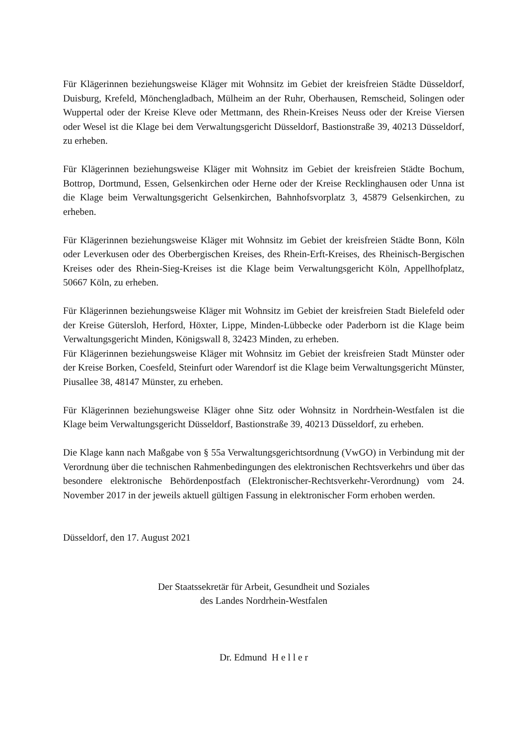Für Klägerinnen beziehungsweise Kläger mit Wohnsitz im Gebiet der kreisfreien Städte Düsseldorf, Duisburg, Krefeld, Mönchengladbach, Mülheim an der Ruhr, Oberhausen, Remscheid, Solingen oder Wuppertal oder der Kreise Kleve oder Mettmann, des Rhein-Kreises Neuss oder der Kreise Viersen oder Wesel ist die Klage bei dem Verwaltungsgericht Düsseldorf, Bastionstraße 39, 40213 Düsseldorf, zu erheben.
Für Klägerinnen beziehungsweise Kläger mit Wohnsitz im Gebiet der kreisfreien Städte Bochum, Bottrop, Dortmund, Essen, Gelsenkirchen oder Herne oder der Kreise Recklinghausen oder Unna ist die Klage beim Verwaltungsgericht Gelsenkirchen, Bahnhofsvorplatz 3, 45879 Gelsenkirchen, zu erheben.
Für Klägerinnen beziehungsweise Kläger mit Wohnsitz im Gebiet der kreisfreien Städte Bonn, Köln oder Leverkusen oder des Oberbergischen Kreises, des Rhein-Erft-Kreises, des Rheinisch-Bergischen Kreises oder des Rhein-Sieg-Kreises ist die Klage beim Verwaltungsgericht Köln, Appellhofplatz, 50667 Köln, zu erheben.
Für Klägerinnen beziehungsweise Kläger mit Wohnsitz im Gebiet der kreisfreien Stadt Bielefeld oder der Kreise Gütersloh, Herford, Höxter, Lippe, Minden-Lübbecke oder Paderborn ist die Klage beim Verwaltungsgericht Minden, Königswall 8, 32423 Minden, zu erheben.
Für Klägerinnen beziehungsweise Kläger mit Wohnsitz im Gebiet der kreisfreien Stadt Münster oder der Kreise Borken, Coesfeld, Steinfurt oder Warendorf ist die Klage beim Verwaltungsgericht Münster, Piusallee 38, 48147 Münster, zu erheben.
Für Klägerinnen beziehungsweise Kläger ohne Sitz oder Wohnsitz in Nordrhein-Westfalen ist die Klage beim Verwaltungsgericht Düsseldorf, Bastionstraße 39, 40213 Düsseldorf, zu erheben.
Die Klage kann nach Maßgabe von § 55a Verwaltungsgerichtsordnung (VwGO) in Verbindung mit der Verordnung über die technischen Rahmenbedingungen des elektronischen Rechtsverkehrs und über das besondere elektronische Behördenpostfach (Elektronischer-Rechtsverkehr-Verordnung) vom 24. November 2017 in der jeweils aktuell gültigen Fassung in elektronischer Form erhoben werden.
Düsseldorf, den 17. August 2021
Der Staatssekretär für Arbeit, Gesundheit und Soziales
des Landes Nordrhein-Westfalen
Dr. Edmund H e l l e r